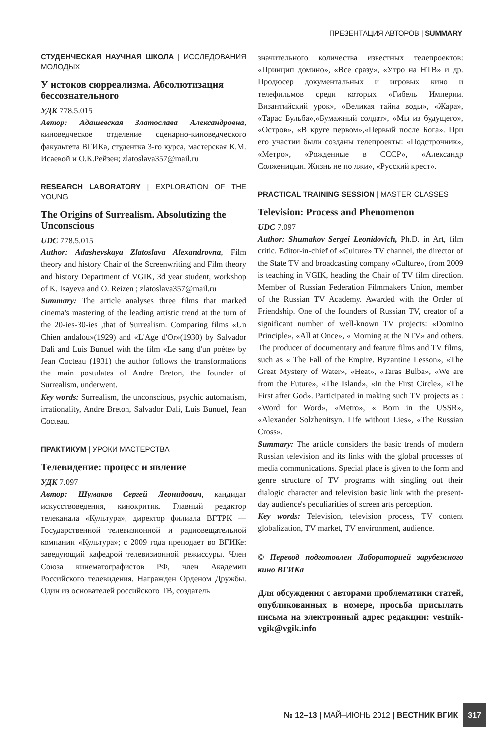ПРЕЗЕНТАЦИЯ АВТОРОВ | SUMMARY
СТУДЕНЧЕСКАЯ НАУЧНАЯ ШКОЛА | ИССЛЕДОВАНИЯ МОЛОДЫХ
У истоков сюрреализма. Абсолюти­зация бессознательного
УДК 778.5.015
Автор: Адашевская Златослава Александровна, киноведческое отделение сценарно-киноведческого факультета ВГИКа, студентка 3-го курса, мастерская К.М. Исаевой и О.К.Рейзен; zlatoslava357@mail.ru
RESEARCH LABORATORY | EXPLORATION OF THE YOUNG
The Origins of Surrealism. Absolutizing the Unconscious
UDC 778.5.015
Author: Adashevskaya Zlatoslava Alexandrovna, Film theory and history Chair of the Screenwriting and Film theory and history Department of VGIK, 3d year student, workshop of K. Isayeva and O. Reizen ; zlatoslava357@mail.ru
Summary: The article analyses three films that marked cinema's mastering of the leading artistic trend at the turn of the 20-ies-30-ies ,that of Surrealism. Comparing films «Un Chien andalou»(1929) and «L'Age d'Or»(1930) by Salvador Dali and Luis Bunuel with the film «Le sang d'un poète» by Jean Cocteau (1931) the author follows the transformations the main postulates of Andre Breton, the founder of Surrealism, underwent.
Key words: Surrealism, the unconscious, psychic automatism, irrationality, Andre Breton, Salvador Dali, Luis Bunuel, Jean Cocteau.
ПРАКТИКУМ | УРОКИ МАСТЕРСТВА
Телевидение: процесс и явление
УДК 7.097
Автор: Шумаков Сергей Леонидович, кандидат искусствоведения, кинокритик. Главный редактор телеканала «Культура», директор филиала ВГТРК — Государственной телевизионной и радиовещательной компании «Культура»; с 2009 года преподает во ВГИКе: заведующий кафедрой телевизионной режиссуры. Член Союза кинематографистов РФ, член Академии Российского телевидения. Награжден Орденом Дружбы. Один из основателей российского ТВ, создатель
значительного количества известных телепроектов: «Принцип домино», «Все сразу», «Утро на НТВ» и др. Продюсер документальных и игровых кино и телефильмов среди которых «Гибель Империи. Византийский урок», «Великая тайна воды», «Жара», «Тарас Бульба»,«Бумажный солдат», «Мы из будущего», «Остров», «В круге первом»,«Первый после Бога». При его участии были созданы телепроекты: «Подстрочник», «Метро», «Рожденные в СССР», «Александр Солженицын. Жизнь не по лжи», «Русский крест».
PRACTICAL TRAINING SESSION | MASTER‾CLASSES
Television: Process and Phenomenon
UDC 7.097
Author: Shumakov Sergei Leonidovich, Ph.D. in Art, film critic. Editor-in-chief of «Culture» TV channel, the director of the State TV and broadcasting company «Culture», from 2009 is teaching in VGIK, heading the Chair of TV film direction. Member of Russian Federation Filmmakers Union, member of the Russian TV Academy. Awarded with the Order of Friendship. One of the founders of Russian TV, creator of a significant number of well-known TV projects: «Domino Principle», «All at Once», « Morning at the NTV» and others. The producer of documentary and feature films and TV films, such as « The Fall of the Empire. Byzantine Lesson», «The Great Mystery of Water», «Heat», «Taras Bulba», «We are from the Future», «The Island», «In the First Circle», «The First after God». Participated in making such TV projects as : «Word for Word», «Metro», « Born in the USSR», «Alexander Solzhenitsyn. Life without Lies», «The Russian Cross».
Summary: The article considers the basic trends of modern Russian television and its links with the global processes of media communications. Special place is given to the form and genre structure of TV programs with singling out their dialogic character and television basic link with the present-day audience's peculiarities of screen arts perception.
Key words: Television, television process, TV content globalization, TV market, TV environment, audience.
© Перевод подготовлен Лабораторией зарубежного кино ВГИКа
Для обсуждения с авторами проблематики статей, опубликованных в номере, просьба присылать письма на электронный адрес редакции: vestnik-vgik@vgik.info
№ 12–13 | МАЙ–ИЮНЬ 2012 | ВЕСТНИК ВГИК 317